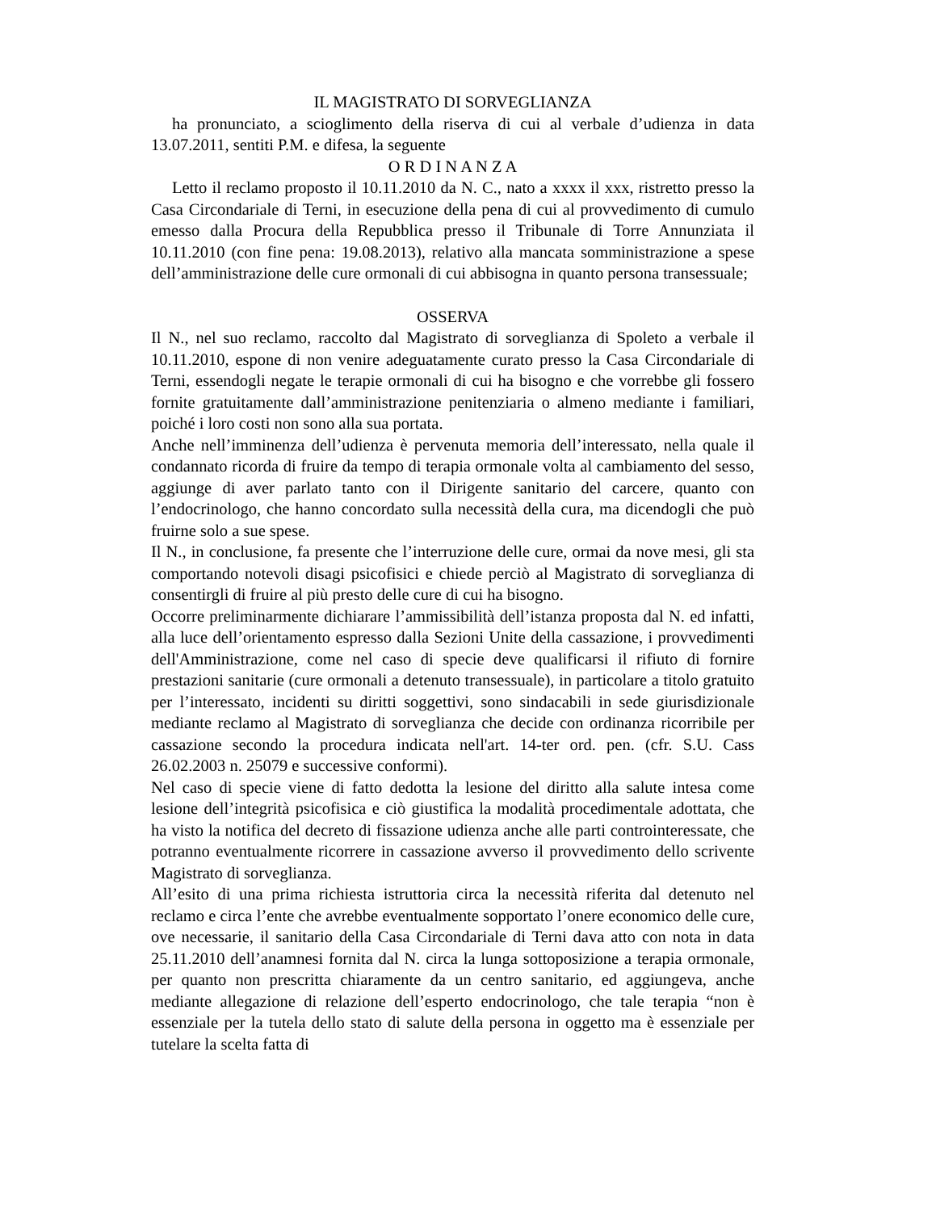IL MAGISTRATO DI SORVEGLIANZA
ha pronunciato, a scioglimento della riserva di cui al verbale d’udienza in data 13.07.2011, sentiti P.M. e difesa, la seguente
O R D I N A N Z A
Letto il reclamo proposto il 10.11.2010 da N. C., nato a xxxx il xxx, ristretto presso la Casa Circondariale di Terni, in esecuzione della pena di cui al provvedimento di cumulo emesso dalla Procura della Repubblica presso il Tribunale di Torre Annunziata il 10.11.2010 (con fine pena: 19.08.2013), relativo alla mancata somministrazione a spese dell’amministrazione delle cure ormonali di cui abbisogna in quanto persona transessuale;
OSSERVA
Il N., nel suo reclamo, raccolto dal Magistrato di sorveglianza di Spoleto a verbale il 10.11.2010, espone di non venire adeguatamente curato presso la Casa Circondariale di Terni, essendogli negate le terapie ormonali di cui ha bisogno e che vorrebbe gli fossero fornite gratuitamente dall’amministrazione penitenziaria o almeno mediante i familiari, poiché i loro costi non sono alla sua portata.
Anche nell’imminenza dell’udienza è pervenuta memoria dell’interessato, nella quale il condannato ricorda di fruire da tempo di terapia ormonale volta al cambiamento del sesso, aggiunge di aver parlato tanto con il Dirigente sanitario del carcere, quanto con l’endocrinologo, che hanno concordato sulla necessità della cura, ma dicendogli che può fruirne solo a sue spese.
Il N., in conclusione, fa presente che l’interruzione delle cure, ormai da nove mesi, gli sta comportando notevoli disagi psicofisici e chiede perciò al Magistrato di sorveglianza di consentirgli di fruire al più presto delle cure di cui ha bisogno.
Occorre preliminarmente dichiarare l’ammissibilità dell’istanza proposta dal N. ed infatti, alla luce dell’orientamento espresso dalla Sezioni Unite della cassazione, i provvedimenti dell'Amministrazione, come nel caso di specie deve qualificarsi il rifiuto di fornire prestazioni sanitarie (cure ormonali a detenuto transessuale), in particolare a titolo gratuito per l’interessato, incidenti su diritti soggettivi, sono sindacabili in sede giurisdizionale mediante reclamo al Magistrato di sorveglianza che decide con ordinanza ricorribile per cassazione secondo la procedura indicata nell'art. 14-ter ord. pen. (cfr. S.U. Cass 26.02.2003 n. 25079 e successive conformi).
Nel caso di specie viene di fatto dedotta la lesione del diritto alla salute intesa come lesione dell’integrità psicofisica e ciò giustifica la modalità procedimentale adottata, che ha visto la notifica del decreto di fissazione udienza anche alle parti controinteressate, che potranno eventualmente ricorrere in cassazione avverso il provvedimento dello scrivente Magistrato di sorveglianza.
All’esito di una prima richiesta istruttoria circa la necessità riferita dal detenuto nel reclamo e circa l’ente che avrebbe eventualmente sopportato l’onere economico delle cure, ove necessarie, il sanitario della Casa Circondariale di Terni dava atto con nota in data 25.11.2010 dell’anamnesi fornita dal N. circa la lunga sottoposizione a terapia ormonale, per quanto non prescritta chiaramente da un centro sanitario, ed aggiungeva, anche mediante allegazione di relazione dell’esperto endocrinologo, che tale terapia “non è essenziale per la tutela dello stato di salute della persona in oggetto ma è essenziale per tutelare la scelta fatta di